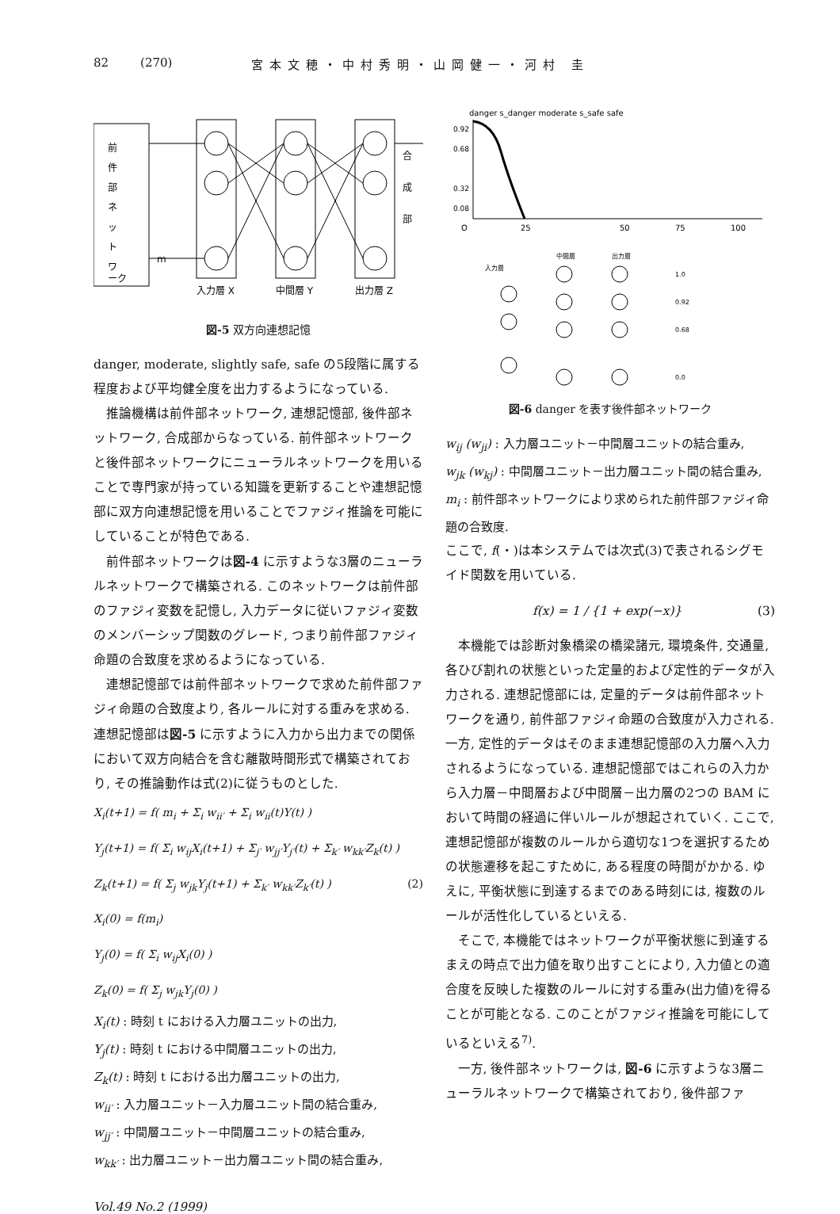82 (270) 宮本文穂・中村秀明・山岡健一・河村 圭
前
件
部
ネ
ッ
ト
ワ
ーク
m
入力層 X
中間層 Y
出力層 Z
合
成
部
図-5 双方向連想記憶
danger, moderate, slightly safe, safe の5段階に属する程度および平均健全度を出力するようになっている.
推論機構は前件部ネットワーク, 連想記憶部, 後件部ネットワーク, 合成部からなっている. 前件部ネットワークと後件部ネットワークにニューラルネットワークを用いることで専門家が持っている知識を更新することや連想記憶部に双方向連想記憶を用いることでファジィ推論を可能にしていることが特色である.
前件部ネットワークは図-4 に示すような3層のニューラルネットワークで構築される. このネットワークは前件部のファジィ変数を記憶し, 入力データに従いファジィ変数のメンバーシップ関数のグレード, つまり前件部ファジィ命題の合致度を求めるようになっている.
連想記憶部では前件部ネットワークで求めた前件部ファジィ命題の合致度より, 各ルールに対する重みを求める. 連想記憶部は図-5 に示すように入力から出力までの関係において双方向結合を含む離散時間形式で構築されており, その推論動作は式(2)に従うものとした.
(2)
X<sub>i</sub>(t+1) = f( m<sub>i</sub> + Σ<sub>i</sub> w<sub>ii′</sub> + Σ<sub>i</sub> w<sub>ii</sub>(t)Y(t) )
Y<sub>j</sub>(t+1) = f( Σ<sub>i</sub> w<sub>ij</sub>X<sub>i</sub>(t+1) + Σ<sub>j′</sub> w<sub>jj′</sub>Y<sub>j′</sub>(t) + Σ<sub>k′</sub> w<sub>kk′</sub>Z<sub>k</sub>(t) )
Z<sub>k</sub>(t+1) = f( Σ<sub>j</sub> w<sub>jk</sub>Y<sub>j</sub>(t+1) + Σ<sub>k′</sub> w<sub>kk′</sub>Z<sub>k′</sub>(t) )
X<sub>i</sub>(0) = f(m<sub>i</sub>)
Y<sub>j</sub>(0) = f( Σ<sub>i</sub> w<sub>ij</sub>X<sub>i</sub>(0) )
Z<sub>k</sub>(0) = f( Σ<sub>j</sub> w<sub>jk</sub>Y<sub>j</sub>(0) )
X<sub>i</sub>(t) : 時刻 t における入力層ユニットの出力,
Y<sub>j</sub>(t) : 時刻 t における中間層ユニットの出力,
Z<sub>k</sub>(t) : 時刻 t における出力層ユニットの出力,
w<sub>ii′</sub> : 入力層ユニット－入力層ユニット間の結合重み,
w<sub>jj′</sub> : 中間層ユニット－中間層ユニットの結合重み,
w<sub>kk′</sub> : 出力層ユニット－出力層ユニット間の結合重み,
Vol.49 No.2 (1999)
danger s_danger moderate s_safe safe
0.92
0.68
0.32
0.08
O
25
50
75
100
入力層
中間層
出力層
1.0
0.92
0.68
0.0
図-6 danger を表す後件部ネットワーク
w<sub>ij</sub> (w<sub>ji</sub>) : 入力層ユニット－中間層ユニットの結合重み,
w<sub>jk</sub> (w<sub>kj</sub>) : 中間層ユニット－出力層ユニット間の結合重み,
m<sub>i</sub> : 前件部ネットワークにより求められた前件部ファジィ命題の合致度.
ここで, f(・)は本システムでは次式(3)で表されるシグモイド関数を用いている.
f(x) = 1 / {1 + exp(−x)} (3)
本機能では診断対象橋梁の橋梁諸元, 環境条件, 交通量, 各ひび割れの状態といった定量的および定性的データが入力される. 連想記憶部には, 定量的データは前件部ネットワークを通り, 前件部ファジィ命題の合致度が入力される. 一方, 定性的データはそのまま連想記憶部の入力層へ入力されるようになっている. 連想記憶部ではこれらの入力から入力層－中間層および中間層－出力層の2つの BAM において時間の経過に伴いルールが想起されていく. ここで, 連想記憶部が複数のルールから適切な1つを選択するための状態遷移を起こすために, ある程度の時間がかかる. ゆえに, 平衡状態に到達するまでのある時刻には, 複数のルールが活性化しているといえる.
そこで, 本機能ではネットワークが平衡状態に到達するまえの時点で出力値を取り出すことにより, 入力値との適合度を反映した複数のルールに対する重み(出力値)を得ることが可能となる. このことがファジィ推論を可能にしているといえる<sup>7)</sup>.
一方, 後件部ネットワークは, 図-6 に示すような3層ニューラルネットワークで構築されており, 後件部ファ